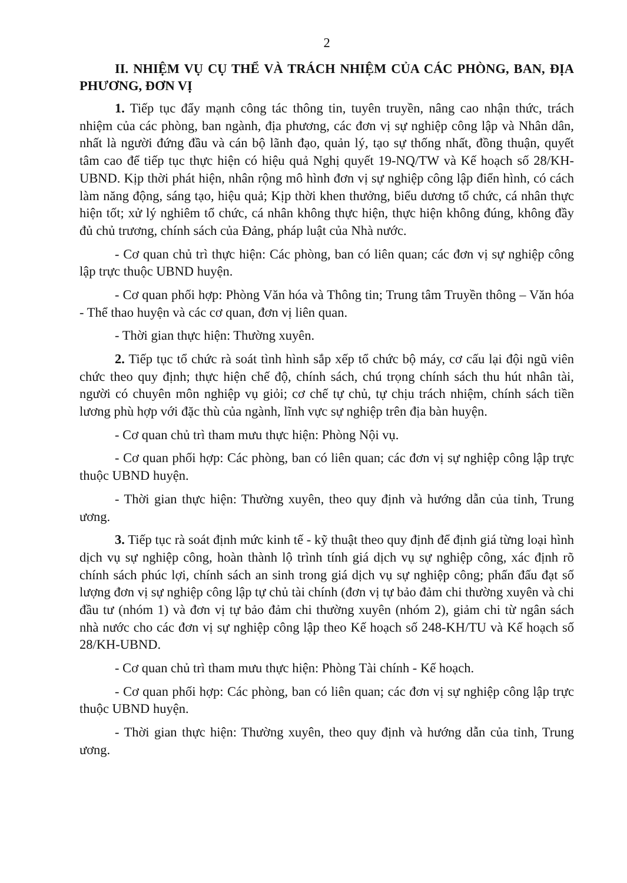2
II. NHIỆM VỤ CỤ THỂ VÀ TRÁCH NHIỆM CỦA CÁC PHÒNG, BAN, ĐỊA PHƯƠNG, ĐƠN VỊ
1. Tiếp tục đẩy mạnh công tác thông tin, tuyên truyền, nâng cao nhận thức, trách nhiệm của các phòng, ban ngành, địa phương, các đơn vị sự nghiệp công lập và Nhân dân, nhất là người đứng đầu và cán bộ lãnh đạo, quản lý, tạo sự thống nhất, đồng thuận, quyết tâm cao để tiếp tục thực hiện có hiệu quả Nghị quyết 19-NQ/TW và Kế hoạch số 28/KH-UBND. Kịp thời phát hiện, nhân rộng mô hình đơn vị sự nghiệp công lập điển hình, có cách làm năng động, sáng tạo, hiệu quả; Kịp thời khen thưởng, biểu dương tổ chức, cá nhân thực hiện tốt; xử lý nghiêm tổ chức, cá nhân không thực hiện, thực hiện không đúng, không đầy đủ chủ trương, chính sách của Đảng, pháp luật của Nhà nước.
- Cơ quan chủ trì thực hiện: Các phòng, ban có liên quan; các đơn vị sự nghiệp công lập trực thuộc UBND huyện.
- Cơ quan phối hợp: Phòng Văn hóa và Thông tin; Trung tâm Truyền thông – Văn hóa - Thể thao huyện và các cơ quan, đơn vị liên quan.
- Thời gian thực hiện: Thường xuyên.
2. Tiếp tục tổ chức rà soát tình hình sắp xếp tổ chức bộ máy, cơ cấu lại đội ngũ viên chức theo quy định; thực hiện chế độ, chính sách, chú trọng chính sách thu hút nhân tài, người có chuyên môn nghiệp vụ giỏi; cơ chế tự chủ, tự chịu trách nhiệm, chính sách tiền lương phù hợp với đặc thù của ngành, lĩnh vực sự nghiệp trên địa bàn huyện.
- Cơ quan chủ trì tham mưu thực hiện: Phòng Nội vụ.
- Cơ quan phối hợp: Các phòng, ban có liên quan; các đơn vị sự nghiệp công lập trực thuộc UBND huyện.
- Thời gian thực hiện: Thường xuyên, theo quy định và hướng dẫn của tỉnh, Trung ương.
3. Tiếp tục rà soát định mức kinh tế - kỹ thuật theo quy định để định giá từng loại hình dịch vụ sự nghiệp công, hoàn thành lộ trình tính giá dịch vụ sự nghiệp công, xác định rõ chính sách phúc lợi, chính sách an sinh trong giá dịch vụ sự nghiệp công; phấn đấu đạt số lượng đơn vị sự nghiệp công lập tự chủ tài chính (đơn vị tự bảo đảm chi thường xuyên và chi đầu tư (nhóm 1) và đơn vị tự bảo đảm chi thường xuyên (nhóm 2), giảm chi từ ngân sách nhà nước cho các đơn vị sự nghiệp công lập theo Kế hoạch số 248-KH/TU và Kế hoạch số 28/KH-UBND.
- Cơ quan chủ trì tham mưu thực hiện: Phòng Tài chính - Kế hoạch.
- Cơ quan phối hợp: Các phòng, ban có liên quan; các đơn vị sự nghiệp công lập trực thuộc UBND huyện.
- Thời gian thực hiện: Thường xuyên, theo quy định và hướng dẫn của tỉnh, Trung ương.